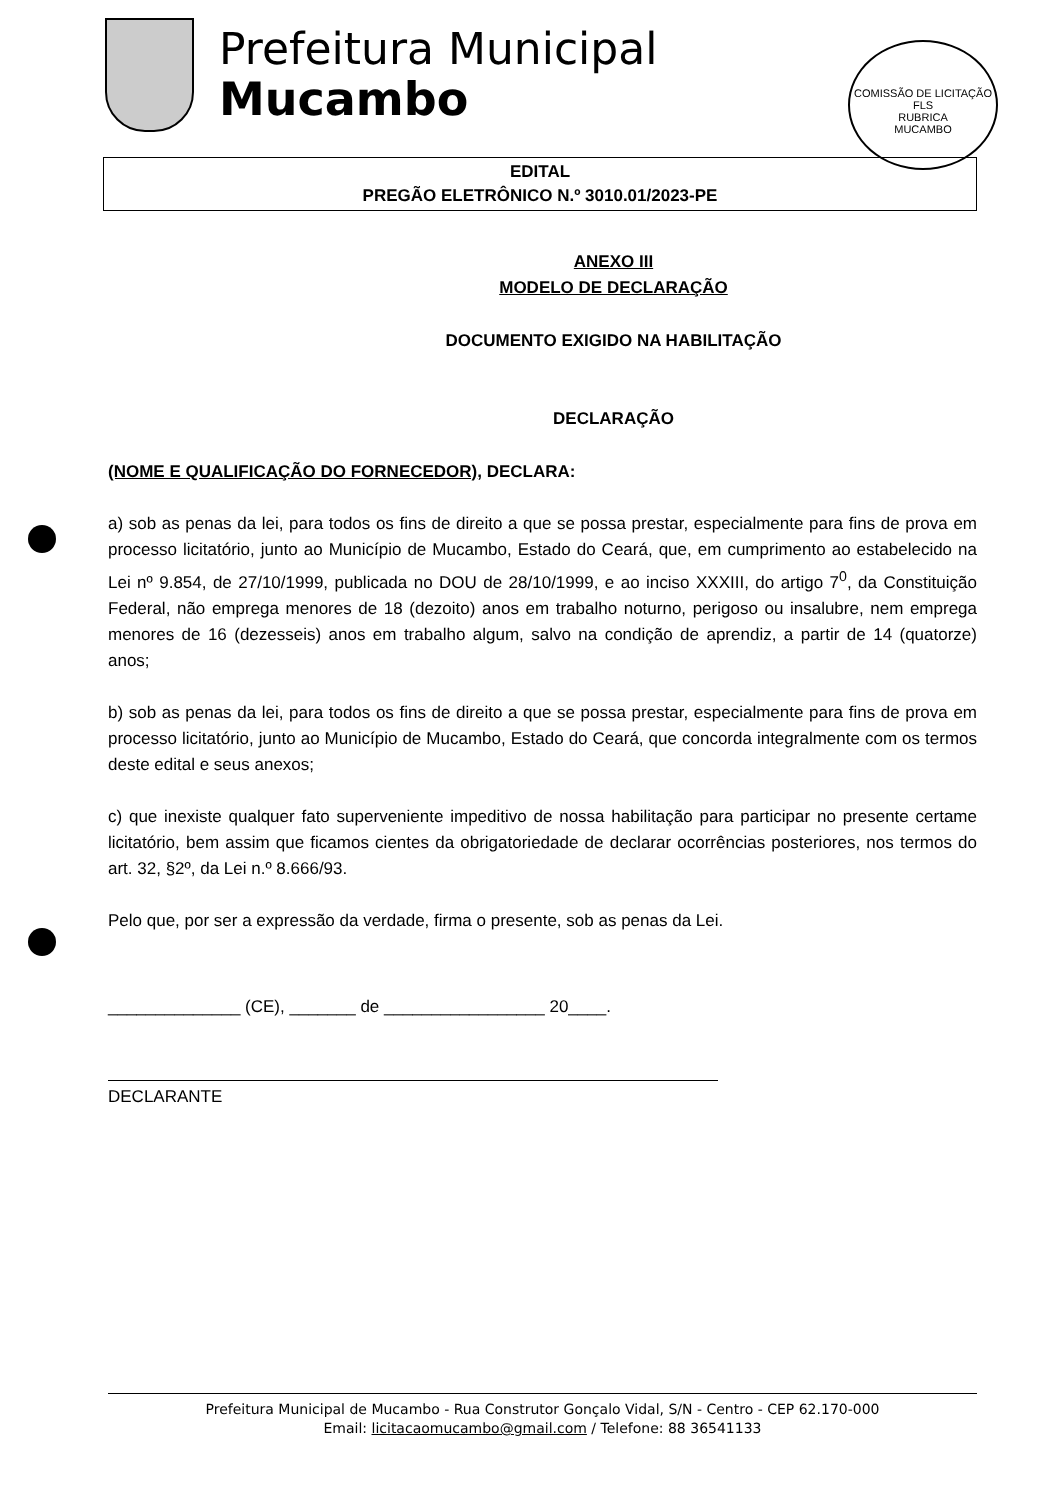Prefeitura Municipal
Mucambo
COMISSÃO DE LICITAÇÃO
FLS
RUBRICA
MUCAMBO
EDITAL
PREGÃO ELETRÔNICO N.º 3010.01/2023-PE
ANEXO III
MODELO DE DECLARAÇÃO
DOCUMENTO EXIGIDO NA HABILITAÇÃO
DECLARAÇÃO
(NOME E QUALIFICAÇÃO DO FORNECEDOR), DECLARA:
a) sob as penas da lei, para todos os fins de direito a que se possa prestar, especialmente para fins de prova em processo licitatório, junto ao Município de Mucambo, Estado do Ceará, que, em cumprimento ao estabelecido na Lei nº 9.854, de 27/10/1999, publicada no DOU de 28/10/1999, e ao inciso XXXIII, do artigo 7<sup>0</sup>, da Constituição Federal, não emprega menores de 18 (dezoito) anos em trabalho noturno, perigoso ou insalubre, nem emprega menores de 16 (dezesseis) anos em trabalho algum, salvo na condição de aprendiz, a partir de 14 (quatorze) anos;
b) sob as penas da lei, para todos os fins de direito a que se possa prestar, especialmente para fins de prova em processo licitatório, junto ao Município de Mucambo, Estado do Ceará, que concorda integralmente com os termos deste edital e seus anexos;
c) que inexiste qualquer fato superveniente impeditivo de nossa habilitação para participar no presente certame licitatório, bem assim que ficamos cientes da obrigatoriedade de declarar ocorrências posteriores, nos termos do art. 32, §2º, da Lei n.º 8.666/93.
Pelo que, por ser a expressão da verdade, firma o presente, sob as penas da Lei.
______________ (CE), _______ de _________________ 20____.
DECLARANTE
Prefeitura Municipal de Mucambo - Rua Construtor Gonçalo Vidal, S/N - Centro - CEP 62.170-000
Email: licitacaomucambo@gmail.com / Telefone: 88 36541133